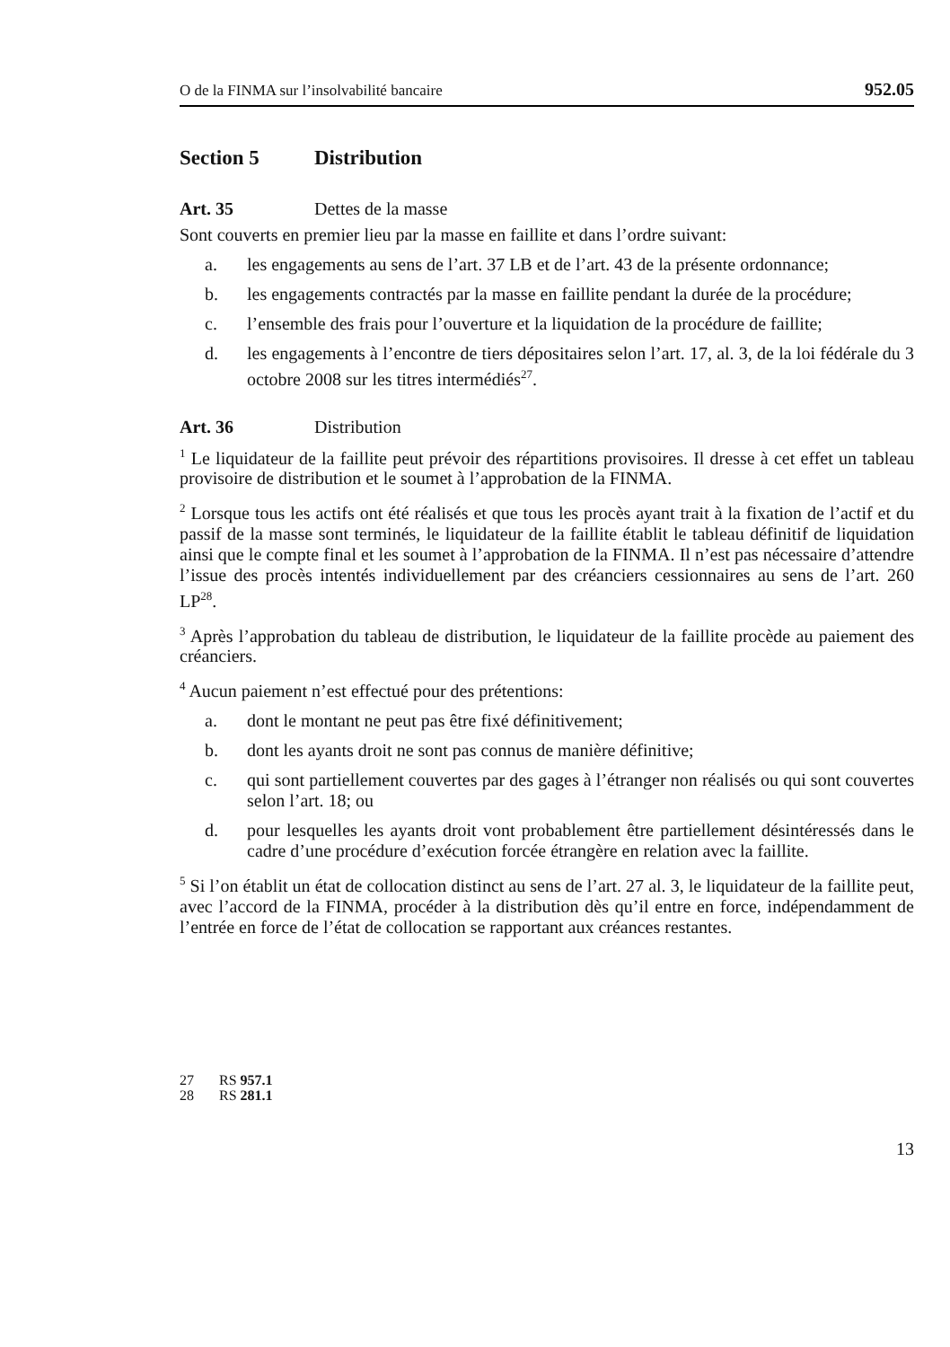O de la FINMA sur l’insolvabilité bancaire 952.05
Section 5 Distribution
Art. 35 Dettes de la masse
Sont couverts en premier lieu par la masse en faillite et dans l’ordre suivant:
a. les engagements au sens de l’art. 37 LB et de l’art. 43 de la présente ordonnance;
b. les engagements contractés par la masse en faillite pendant la durée de la procédure;
c. l’ensemble des frais pour l’ouverture et la liquidation de la procédure de faillite;
d. les engagements à l’encontre de tiers dépositaires selon l’art. 17, al. 3, de la loi fédérale du 3 octobre 2008 sur les titres intermédiés<sup>27</sup>.
Art. 36 Distribution
<sup>1</sup> Le liquidateur de la faillite peut prévoir des répartitions provisoires. Il dresse à cet effet un tableau provisoire de distribution et le soumet à l’approbation de la FINMA.
<sup>2</sup> Lorsque tous les actifs ont été réalisés et que tous les procès ayant trait à la fixation de l’actif et du passif de la masse sont terminés, le liquidateur de la faillite établit le tableau définitif de liquidation ainsi que le compte final et les soumet à l’approbation de la FINMA. Il n’est pas nécessaire d’attendre l’issue des procès intentés individuellement par des créanciers cessionnaires au sens de l’art. 260 LP<sup>28</sup>.
<sup>3</sup> Après l’approbation du tableau de distribution, le liquidateur de la faillite procède au paiement des créanciers.
<sup>4</sup> Aucun paiement n’est effectué pour des prétentions:
a. dont le montant ne peut pas être fixé définitivement;
b. dont les ayants droit ne sont pas connus de manière définitive;
c. qui sont partiellement couvertes par des gages à l’étranger non réalisés ou qui sont couvertes selon l’art. 18; ou
d. pour lesquelles les ayants droit vont probablement être partiellement désintéressés dans le cadre d’une procédure d’exécution forcée étrangère en relation avec la faillite.
<sup>5</sup> Si l’on établit un état de collocation distinct au sens de l’art. 27 al. 3, le liquidateur de la faillite peut, avec l’accord de la FINMA, procéder à la distribution dès qu’il entre en force, indépendamment de l’entrée en force de l’état de collocation se rapportant aux créances restantes.
27 RS 957.1
28 RS 281.1
13